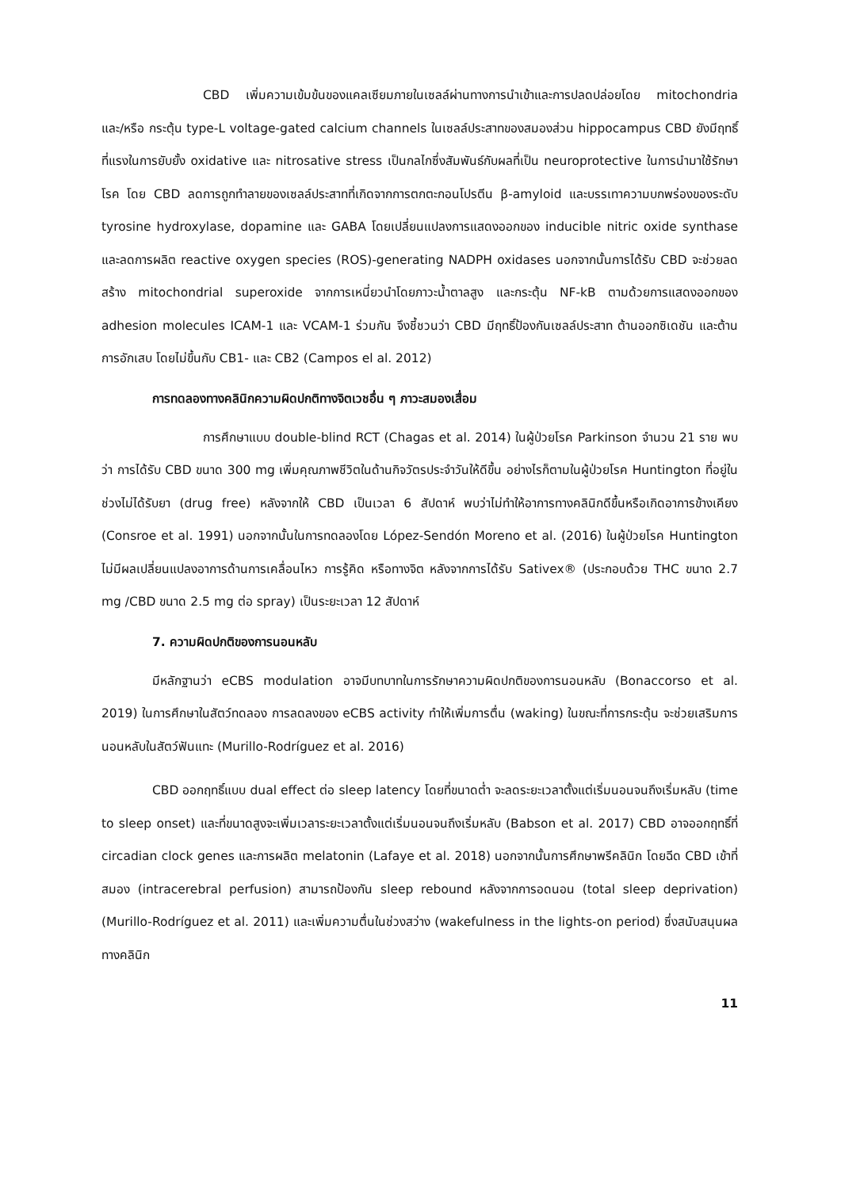CBD เพิ่มความเข้มข้นของแคลเซียมภายในเซลล์ผ่านทางการนำเข้าและการปลดปล่อยโดย mitochondria และ/หรือ กระตุ้น type-L voltage-gated calcium channels ในเซลล์ประสาทของสมองส่วน hippocampus CBD ยังมีฤทธิ์ที่แรงในการยับยั้ง oxidative และ nitrosative stress เป็นกลไกซึ่งสัมพันธ์กับผลที่เป็น neuroprotective ในการนำมาใช้รักษาโรค โดย CBD ลดการถูกทำลายของเซลล์ประสาทที่เกิดจากการตกตะกอนโปรตีน β-amyloid และบรรเทาความบกพร่องของระดับ tyrosine hydroxylase, dopamine และ GABA โดยเปลี่ยนแปลงการแสดงออกของ inducible nitric oxide synthase และลดการผลิต reactive oxygen species (ROS)-generating NADPH oxidases นอกจากนั้นการได้รับ CBD จะช่วยลดสร้าง mitochondrial superoxide จากการเหนี่ยวนำโดยภาวะน้ำตาลสูง และกระตุ้น NF-kB ตามด้วยการแสดงออกของ adhesion molecules ICAM-1 และ VCAM-1 ร่วมกัน จึงชี้ชวนว่า CBD มีฤทธิ์ป้องกันเซลล์ประสาท ต้านออกซิเดชัน และต้านการอักเสบ โดยไม่ขึ้นกับ CB1- และ CB2 (Campos el al. 2012)
การทดลองทางคลินิกความผิดปกติทางจิตเวชอื่น ๆ ภาวะสมองเสื่อม
การศึกษาแบบ double-blind RCT (Chagas et al. 2014) ในผู้ป่วยโรค Parkinson จำนวน 21 ราย พบว่า การได้รับ CBD ขนาด 300 mg เพิ่มคุณภาพชีวิตในด้านกิจวัตรประจำวันให้ดีขึ้น อย่างไรก็ตามในผู้ป่วยโรค Huntington ที่อยู่ในช่วงไม่ได้รับยา (drug free) หลังจากให้ CBD เป็นเวลา 6 สัปดาห์ พบว่าไม่ทำให้อาการทางคลินิกดีขึ้นหรือเกิดอาการข้างเคียง (Consroe et al. 1991) นอกจากนั้นในการทดลองโดย López-Sendón Moreno et al. (2016) ในผู้ป่วยโรค Huntington ไม่มีผลเปลี่ยนแปลงอาการด้านการเคลื่อนไหว การรู้คิด หรือทางจิต หลังจากการได้รับ Sativex® (ประกอบด้วย THC ขนาด 2.7 mg /CBD ขนาด 2.5 mg ต่อ spray) เป็นระยะเวลา 12 สัปดาห์
7. ความผิดปกติของการนอนหลับ
มีหลักฐานว่า eCBS modulation อาจมีบทบาทในการรักษาความผิดปกติของการนอนหลับ (Bonaccorso et al. 2019) ในการศึกษาในสัตว์ทดลอง การลดลงของ eCBS activity ทำให้เพิ่มการตื่น (waking) ในขณะที่การกระตุ้น จะช่วยเสริมการนอนหลับในสัตว์ฟันแทะ (Murillo-Rodríguez et al. 2016)
CBD ออกฤทธิ์แบบ dual effect ต่อ sleep latency โดยที่ขนาดต่ำ จะลดระยะเวลาตั้งแต่เริ่มนอนจนถึงเริ่มหลับ (time to sleep onset) และที่ขนาดสูงจะเพิ่มเวลาระยะเวลาตั้งแต่เริ่มนอนจนถึงเริ่มหลับ (Babson et al. 2017) CBD อาจออกฤทธิ์ที่ circadian clock genes และการผลิต melatonin (Lafaye et al. 2018) นอกจากนั้นการศึกษาพรีคลินิก โดยฉีด CBD เข้าที่สมอง (intracerebral perfusion) สามารถป้องกัน sleep rebound หลังจากการอดนอน (total sleep deprivation) (Murillo-Rodríguez et al. 2011) และเพิ่มความตื่นในช่วงสว่าง (wakefulness in the lights-on period) ซึ่งสนับสนุนผลทางคลินิก
11